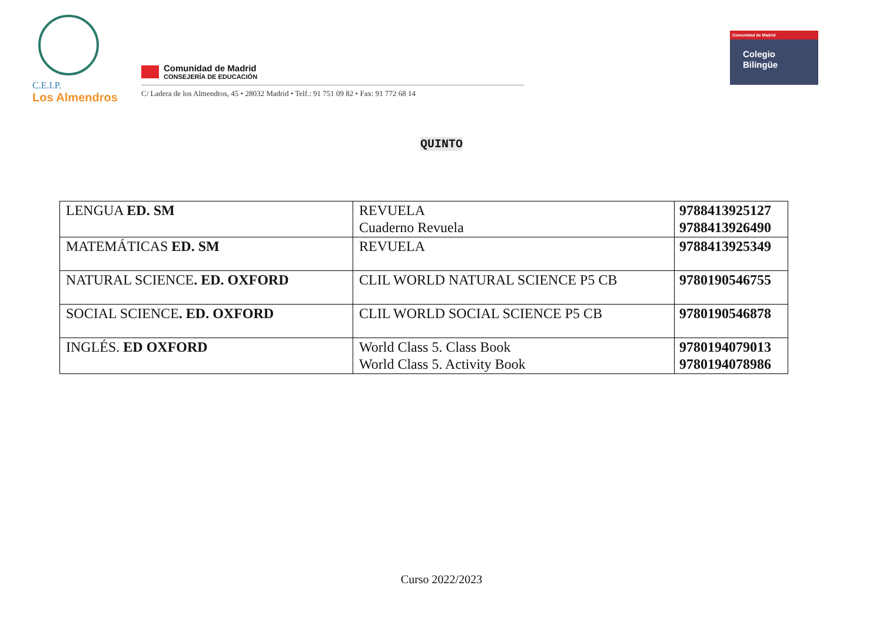C.E.I.P.
Los Almendros
Comunidad de Madrid
CONSEJERÍA DE EDUCACIÓN
C/ Ladera de los Almendros, 45 • 28032 Madrid • Telf.: 91 751 09 82 • Fax: 91 772 68 14
Comunidad de Madrid
Colegio
Bilingüe
QUINTO
| LENGUA ED. SM | REVUELA Cuaderno Revuela | 9788413925127 9788413926490 |
| MATEMÁTICAS ED. SM | REVUELA | 9788413925349 |
| NATURAL SCIENCE . ED. OXFORD | CLIL WORLD NATURAL SCIENCE P5 CB | 9780190546755 |
| SOCIAL SCIENCE . ED. OXFORD | CLIL WORLD SOCIAL SCIENCE P5 CB | 9780190546878 |
| INGLÉS. ED OXFORD | World Class 5. Class Book World Class 5. Activity Book | 9780194079013 9780194078986 |
Curso 2022/2023